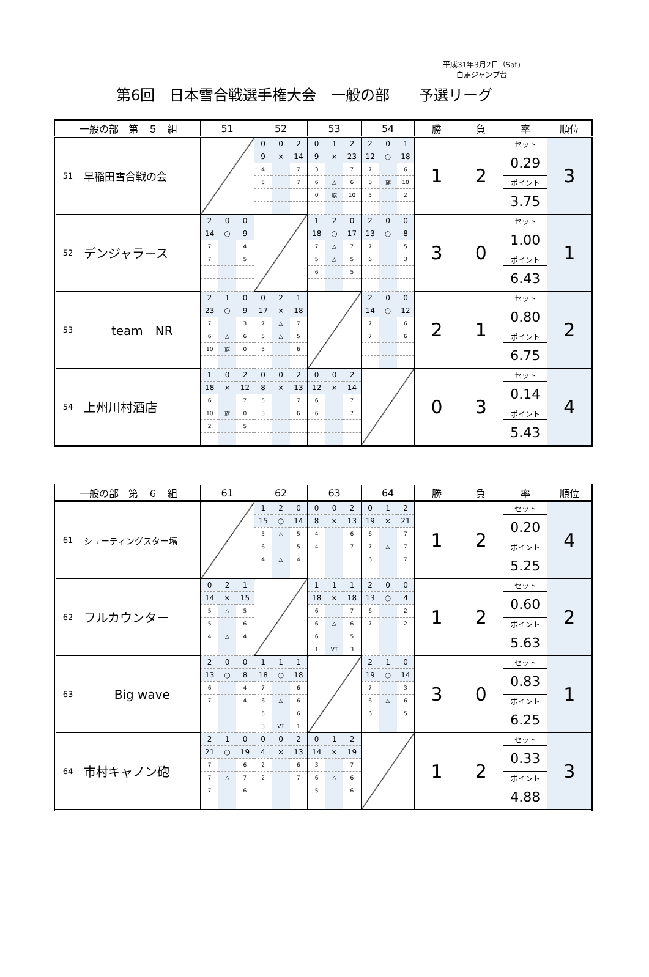平成31年3月2日（Sat)
白馬ジャンプ台
第6回　日本雪合戦選手権大会　一般の部　　予選リーグ
| 一般の部 第 ５ 組 | | 51 | | | 52 | | | 53 | | | 54 | | | 勝 | 負 | 率 | 順位 |
| --- | --- | --- | --- | --- | --- | --- | --- | --- | --- | --- | --- | --- | --- | --- | --- | --- | --- |
| 51 | 早稲田雪合戦の会 | | | | 0 | 0 | 2 | 0 | 1 | 2 | 2 | 0 | 1 | 1 | 2 | セット | 3 |
| | | | | | 9 | × | 14 | 9 | × | 23 | 12 | ○ | 18 | | | 0.29 | |
| | | | | | 4 | | 7 | 3 | | 7 | 7 | | 6 | | | | |
| | | | | | 5 | | 7 | 6 | △ | 6 | 0 | 旗 | 10 | | | ポイント | |
| | | | | | | | | 0 | 旗 | 10 | 5 | | 2 | | | 3.75 | |
| 52 | デンジャラース | 2 | 0 | 0 | | | | 1 | 2 | 0 | 2 | 0 | 0 | 3 | 0 | セット | 1 |
| | | 14 | ○ | 9 | | | | 18 | ○ | 17 | 13 | ○ | 8 | | | 1.00 | |
| | | 7 | | 4 | | | | 7 | △ | 7 | 7 | | 5 | | | | |
| | | 7 | | 5 | | | | 5 | △ | 5 | 6 | | 3 | | | ポイント | |
| | | | | | | | | 6 | | 5 | | | | | | 6.43 | |
| 53 | team NR | 2 | 1 | 0 | 0 | 2 | 1 | | | | 2 | 0 | 0 | 2 | 1 | セット | 2 |
| | | 23 | ○ | 9 | 17 | × | 18 | | | | 14 | ○ | 12 | | | 0.80 | |
| | | 7 | | 3 | 7 | △ | 7 | | | | 7 | | 6 | | | | |
| | | 6 | △ | 6 | 5 | △ | 5 | | | | 7 | | 6 | | | ポイント | |
| | | 10 | 旗 | 0 | 5 | | 6 | | | | | | | | | 6.75 | |
| 54 | 上州川村酒店 | 1 | 0 | 2 | 0 | 0 | 2 | 0 | 0 | 2 | | | | 0 | 3 | セット | 4 |
| | | 18 | × | 12 | 8 | × | 13 | 12 | × | 14 | | | | | | 0.14 | |
| | | 6 | | 7 | 5 | | 7 | 6 | | 7 | | | | | | | |
| | | 10 | 旗 | 0 | 3 | | 6 | 6 | | 7 | | | | | | ポイント | |
| | | 2 | | 5 | | | | | | | | | | | | 5.43 | |
| 一般の部 第 ６ 組 | | 61 | | | 62 | | | 63 | | | 64 | | | 勝 | 負 | 率 | 順位 |
| --- | --- | --- | --- | --- | --- | --- | --- | --- | --- | --- | --- | --- | --- | --- | --- | --- | --- |
| 61 | シューティングスター塙 | | | | 1 | 2 | 0 | 0 | 0 | 2 | 0 | 1 | 2 | 1 | 2 | セット | 4 |
| | | | | | 15 | ○ | 14 | 8 | × | 13 | 19 | × | 21 | | | 0.20 | |
| | | | | | 5 | △ | 5 | 4 | | 6 | 6 | | 7 | | | | |
| | | | | | 6 | | 5 | 4 | | 7 | 7 | △ | 7 | | | ポイント | |
| | | | | | 4 | △ | 4 | | | | 6 | | 7 | | | 5.25 | |
| 62 | フルカウンター | 0 | 2 | 1 | | | | 1 | 1 | 1 | 2 | 0 | 0 | 1 | 2 | セット | 2 |
| | | 14 | × | 15 | | | | 18 | × | 18 | 13 | ○ | 4 | | | 0.60 | |
| | | 5 | △ | 5 | | | | 6 | | 7 | 6 | | 2 | | | | |
| | | 5 | | 6 | | | | 6 | △ | 6 | 7 | | 2 | | | ポイント | |
| | | 4 | △ | 4 | | | | 6 | | 5 | | | | | | 5.63 | |
| | | | | | | | | 1 | VT | 3 | | | | | | | |
| 63 | Big wave | 2 | 0 | 0 | 1 | 1 | 1 | | | | 2 | 1 | 0 | 3 | 0 | セット | 1 |
| | | 13 | ○ | 8 | 18 | ○ | 18 | | | | 19 | ○ | 14 | | | 0.83 | |
| | | 6 | | 4 | 7 | | 6 | | | | 7 | | 3 | | | | |
| | | 7 | | 4 | 6 | △ | 6 | | | | 6 | △ | 6 | | | ポイント | |
| | | | | | 5 | | 6 | | | | 6 | | 5 | | | 6.25 | |
| | | | | | 3 | VT | 1 | | | | | | | | | | |
| 64 | 市村キャノン砲 | 2 | 1 | 0 | 0 | 0 | 2 | 0 | 1 | 2 | | | | 1 | 2 | セット | 3 |
| | | 21 | ○ | 19 | 4 | × | 13 | 14 | × | 19 | | | | | | 0.33 | |
| | | 7 | | 6 | 2 | | 6 | 3 | | 7 | | | | | | | |
| | | 7 | △ | 7 | 2 | | 7 | 6 | △ | 6 | | | | | | ポイント | |
| | | 7 | | 6 | | | | 5 | | 6 | | | | | | 4.88 | |